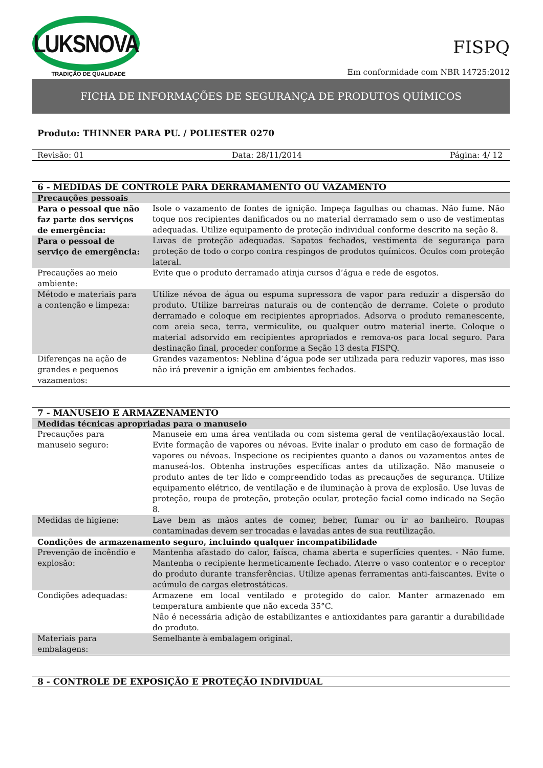LUKSNOVA
TRADIÇÃO DE QUALIDADE
FISPQ
Em conformidade com NBR 14725:2012
FICHA DE INFORMAÇÕES DE SEGURANÇA DE PRODUTOS QUÍMICOS
Produto: THINNER PARA PU. / POLIESTER 0270
Revisão: 01 Data: 28/11/2014 Página: 4/ 12
| 6 - MEDIDAS DE CONTROLE PARA DERRAMAMENTO OU VAZAMENTO | |
| --- | --- |
| Precauções pessoais | |
| Para o pessoal que não faz parte dos serviços de emergência: | Isole o vazamento de fontes de ignição. Impeça fagulhas ou chamas. Não fume. Não toque nos recipientes danificados ou no material derramado sem o uso de vestimentas adequadas. Utilize equipamento de proteção individual conforme descrito na seção 8. |
| Para o pessoal de serviço de emergência: | Luvas de proteção adequadas. Sapatos fechados, vestimenta de segurança para proteção de todo o corpo contra respingos de produtos químicos. Óculos com proteção lateral. |
| Precauções ao meio ambiente: | Evite que o produto derramado atinja cursos d’água e rede de esgotos. |
| Método e materiais para a contenção e limpeza: | Utilize névoa de água ou espuma supressora de vapor para reduzir a dispersão do produto. Utilize barreiras naturais ou de contenção de derrame. Colete o produto derramado e coloque em recipientes apropriados. Adsorva o produto remanescente, com areia seca, terra, vermiculite, ou qualquer outro material inerte. Coloque o material adsorvido em recipientes apropriados e remova-os para local seguro. Para destinação final, proceder conforme a Seção 13 desta FISPQ. |
| Diferenças na ação de grandes e pequenos vazamentos: | Grandes vazamentos: Neblina d’água pode ser utilizada para reduzir vapores, mas isso não irá prevenir a ignição em ambientes fechados. |
| 7 - MANUSEIO E ARMAZENAMENTO | |
| --- | --- |
| Medidas técnicas apropriadas para o manuseio | |
| Precauções para manuseio seguro: | Manuseie em uma área ventilada ou com sistema geral de ventilação/exaustão local. Evite formação de vapores ou névoas. Evite inalar o produto em caso de formação de vapores ou névoas. Inspecione os recipientes quanto a danos ou vazamentos antes de manuseá-los. Obtenha instruções específicas antes da utilização. Não manuseie o produto antes de ter lido e compreendido todas as precauções de segurança. Utilize equipamento elétrico, de ventilação e de iluminação à prova de explosão. Use luvas de proteção, roupa de proteção, proteção ocular, proteção facial como indicado na Seção 8. |
| Medidas de higiene: | Lave bem as mãos antes de comer, beber, fumar ou ir ao banheiro. Roupas contaminadas devem ser trocadas e lavadas antes de sua reutilização. |
| Condições de armazenamento seguro, incluindo qualquer incompatibilidade | |
| Prevenção de incêndio e explosão: | Mantenha afastado do calor, faísca, chama aberta e superfícies quentes. - Não fume. Mantenha o recipiente hermeticamente fechado. Aterre o vaso contentor e o receptor do produto durante transferências. Utilize apenas ferramentas anti-faiscantes. Evite o acúmulo de cargas eletrostáticas. |
| Condições adequadas: | Armazene em local ventilado e protegido do calor. Manter armazenado em temperatura ambiente que não exceda 35°C. Não é necessária adição de estabilizantes e antioxidantes para garantir a durabilidade do produto. |
| Materiais para embalagens: | Semelhante à embalagem original. |
| 8 - CONTROLE DE EXPOSIÇÃO E PROTEÇÃO INDIVIDUAL |
| --- |